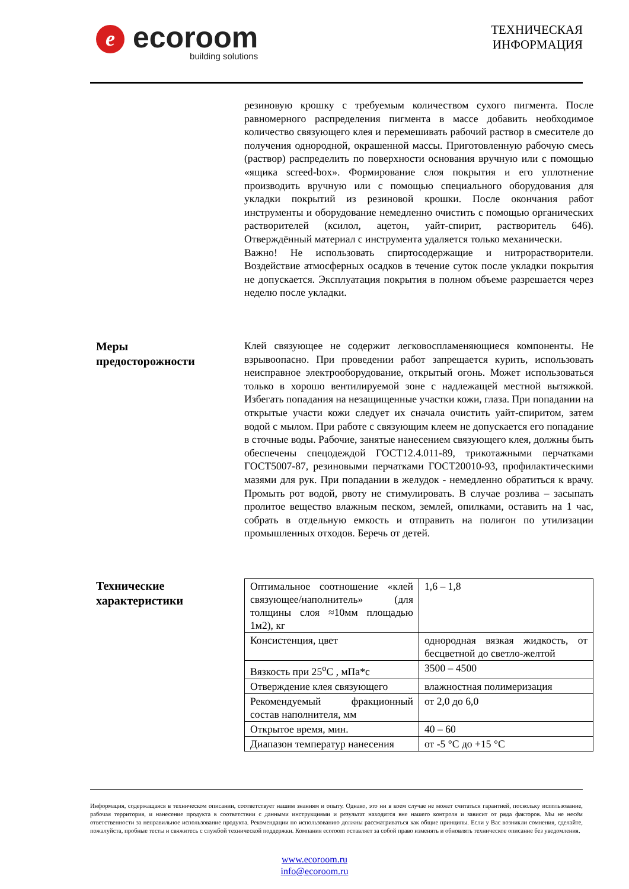e
ecoroom
building solutions
ТЕХНИЧЕСКАЯ
ИНФОРМАЦИЯ
резиновую крошку с требуемым количеством сухого пигмента. После равномерного распределения пигмента в массе добавить необходимое количество связующего клея и перемешивать рабочий раствор в смесителе до получения однородной, окрашенной массы. Приготовленную рабочую смесь (раствор) распределить по поверхности основания вручную или с помощью «ящика screed-box». Формирование слоя покрытия и его уплотнение производить вручную или с помощью специального оборудования для укладки покрытий из резиновой крошки. После окончания работ инструменты и оборудование немедленно очистить с помощью органических растворителей (ксилол, ацетон, уайт-спирит, растворитель 646). Отверждённый материал с инструмента удаляется только механически.
Важно! Не использовать спиртосодержащие и нитрорастворители. Воздействие атмосферных осадков в течение суток после укладки покрытия не допускается. Эксплуатация покрытия в полном объеме разрешается через неделю после укладки.
Меры
предосторожности
Клей связующее не содержит легковоспламеняющиеся компоненты. Не взрывоопасно. При проведении работ запрещается курить, использовать неисправное электрооборудование, открытый огонь. Может использоваться только в хорошо вентилируемой зоне с надлежащей местной вытяжкой. Избегать попадания на незащищенные участки кожи, глаза. При попадании на открытые участи кожи следует их сначала очистить уайт-спиритом, затем водой с мылом. При работе с связующим клеем не допускается его попадание в сточные воды. Рабочие, занятые нанесением связующего клея, должны быть обеспечены спецодеждой ГОСТ12.4.011-89, трикотажными перчатками ГОСТ5007-87, резиновыми перчатками ГОСТ20010-93, профилактическими мазями для рук. При попадании в желудок - немедленно обратиться к врачу. Промыть рот водой, рвоту не стимулировать. В случае розлива – засыпать пролитое вещество влажным песком, землей, опилками, оставить на 1 час, собрать в отдельную емкость и отправить на полигон по утилизации промышленных отходов. Беречь от детей.
Технические
характеристики
| Оптимальное соотношение «клей связующее/наполнитель» (для толщины слоя ≈10мм площадью 1м2), кг | 1,6 – 1,8 |
| Консистенция, цвет | однородная вязкая жидкость, от бесцветной до светло-желтой |
| Вязкость при 25<sup>о</sup>С , мПа*с | 3500 – 4500 |
| Отверждение клея связующего | влажностная полимеризация |
| Рекомендуемый фракционный состав наполнителя, мм | от 2,0 до 6,0 |
| Открытое время, мин. | 40 – 60 |
| Диапазон температур нанесения | от -5 °С до +15 °С |
Информация, содержащаяся в техническом описании, соответствует нашим знаниям и опыту. Однако, это ни в коем случае не может считаться гарантией, поскольку использование, рабочая территория, и нанесение продукта в соответствии с данными инструкциями и результат находится вне нашего контроля и зависит от ряда факторов. Мы не несём ответственности за неправильное использование продукта. Рекомендации по использованию должны рассматриваться как общие принципы. Если у Вас возникли сомнения, сделайте, пожалуйста, пробные тесты и свяжитесь с службой технической поддержки. Компания ecoroom оставляет за собой право изменять и обновлять техническое описание без уведомления.
www.ecoroom.ru
info@ecoroom.ru